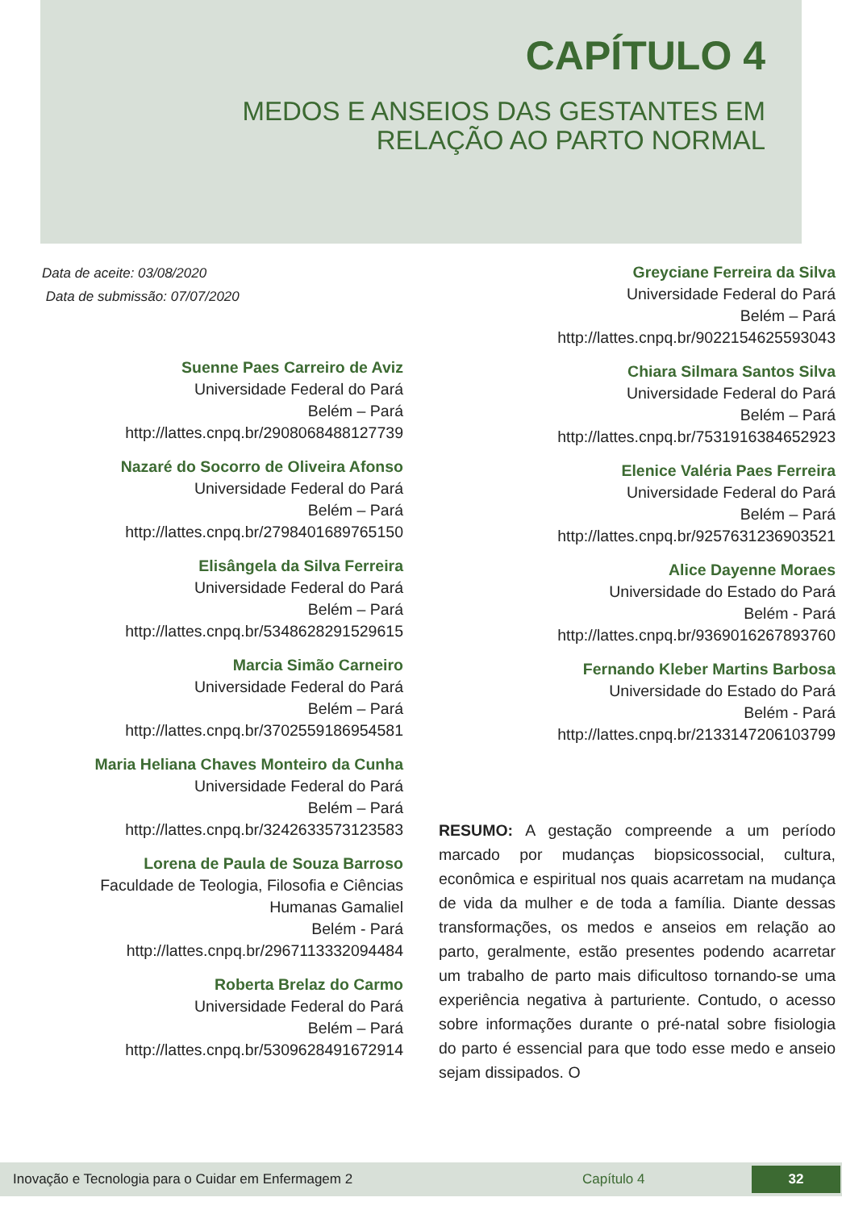CAPÍTULO 4
MEDOS E ANSEIOS DAS GESTANTES EM
RELAÇÃO AO PARTO NORMAL
Data de aceite: 03/08/2020
Data de submissão: 07/07/2020
Suenne Paes Carreiro de Aviz
Universidade Federal do Pará
Belém – Pará
http://lattes.cnpq.br/2908068488127739
Nazaré do Socorro de Oliveira Afonso
Universidade Federal do Pará
Belém – Pará
http://lattes.cnpq.br/2798401689765150
Elisângela da Silva Ferreira
Universidade Federal do Pará
Belém – Pará
http://lattes.cnpq.br/5348628291529615
Marcia Simão Carneiro
Universidade Federal do Pará
Belém – Pará
http://lattes.cnpq.br/3702559186954581
Maria Heliana Chaves Monteiro da Cunha
Universidade Federal do Pará
Belém – Pará
http://lattes.cnpq.br/3242633573123583
Lorena de Paula de Souza Barroso
Faculdade de Teologia, Filosofia e Ciências
Humanas Gamaliel
Belém - Pará
http://lattes.cnpq.br/2967113332094484
Roberta Brelaz do Carmo
Universidade Federal do Pará
Belém – Pará
http://lattes.cnpq.br/5309628491672914
Greyciane Ferreira da Silva
Universidade Federal do Pará
Belém – Pará
http://lattes.cnpq.br/9022154625593043
Chiara Silmara Santos Silva
Universidade Federal do Pará
Belém – Pará
http://lattes.cnpq.br/7531916384652923
Elenice Valéria Paes Ferreira
Universidade Federal do Pará
Belém – Pará
http://lattes.cnpq.br/9257631236903521
Alice Dayenne Moraes
Universidade do Estado do Pará
Belém - Pará
http://lattes.cnpq.br/9369016267893760
Fernando Kleber Martins Barbosa
Universidade do Estado do Pará
Belém - Pará
http://lattes.cnpq.br/2133147206103799
RESUMO: A gestação compreende a um período marcado por mudanças biopsicossocial, cultura, econômica e espiritual nos quais acarretam na mudança de vida da mulher e de toda a família. Diante dessas transformações, os medos e anseios em relação ao parto, geralmente, estão presentes podendo acarretar um trabalho de parto mais dificultoso tornando-se uma experiência negativa à parturiente. Contudo, o acesso sobre informações durante o pré-natal sobre fisiologia do parto é essencial para que todo esse medo e anseio sejam dissipados. O
Inovação e Tecnologia para o Cuidar em Enfermagem 2 Capítulo 4
32